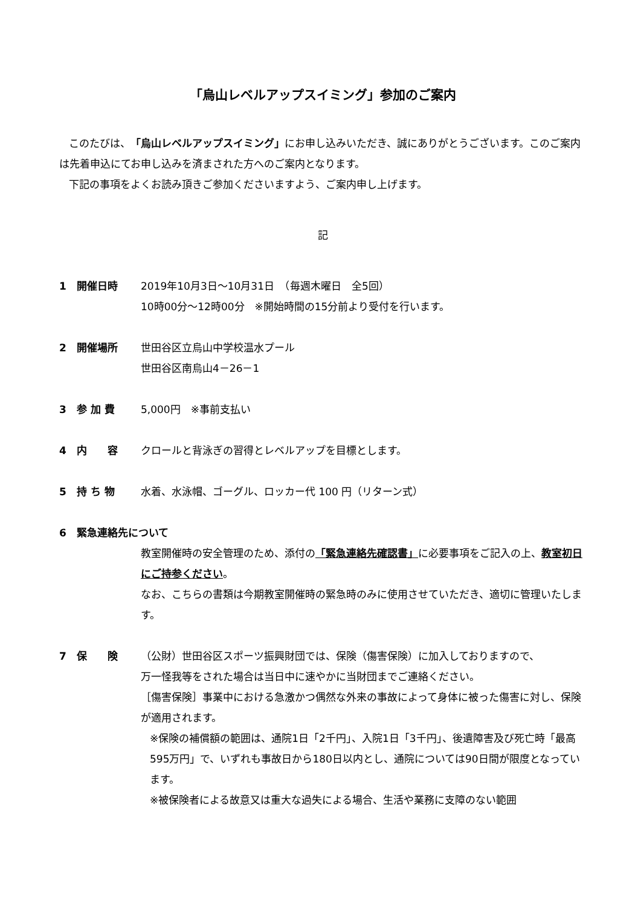「烏山レベルアップスイミング」参加のご案内
このたびは、「烏山レベルアップスイミング」にお申し込みいただき、誠にありがとうございます。このご案内は先着申込にてお申し込みを済まされた方へのご案内となります。
下記の事項をよくお読み頂きご参加くださいますよう、ご案内申し上げます。
記
1　開催日時 2019年10月3日～10月31日　（毎週木曜日　全5回）
10時00分～12時00分　※開始時間の15分前より受付を行います。
2　開催場所 世田谷区立烏山中学校温水プール
世田谷区南烏山4－26－1
3　参 加 費 5,000円　※事前支払い
4　内　　容 クロールと背泳ぎの習得とレベルアップを目標とします。
5　持 ち 物 水着、水泳帽、ゴーグル、ロッカー代 100 円（リターン式）
6　緊急連絡先について
教室開催時の安全管理のため、添付の「緊急連絡先確認書」に必要事項をご記入の上、教室初日にご持参ください。
なお、こちらの書類は今期教室開催時の緊急時のみに使用させていただき、適切に管理いたします。
7　保　　険 （公財）世田谷区スポーツ振興財団では、保険（傷害保険）に加入しておりますので、
万一怪我等をされた場合は当日中に速やかに当財団までご連絡ください。
［傷害保険］事業中における急激かつ偶然な外来の事故によって身体に被った傷害に対し、保険が適用されます。
※保険の補償額の範囲は、通院1日「2千円」、入院1日「3千円」、後遺障害及び死亡時「最高595万円」で、いずれも事故日から180日以内とし、通院については90日間が限度となっています。
※被保険者による故意又は重大な過失による場合、生活や業務に支障のない範囲